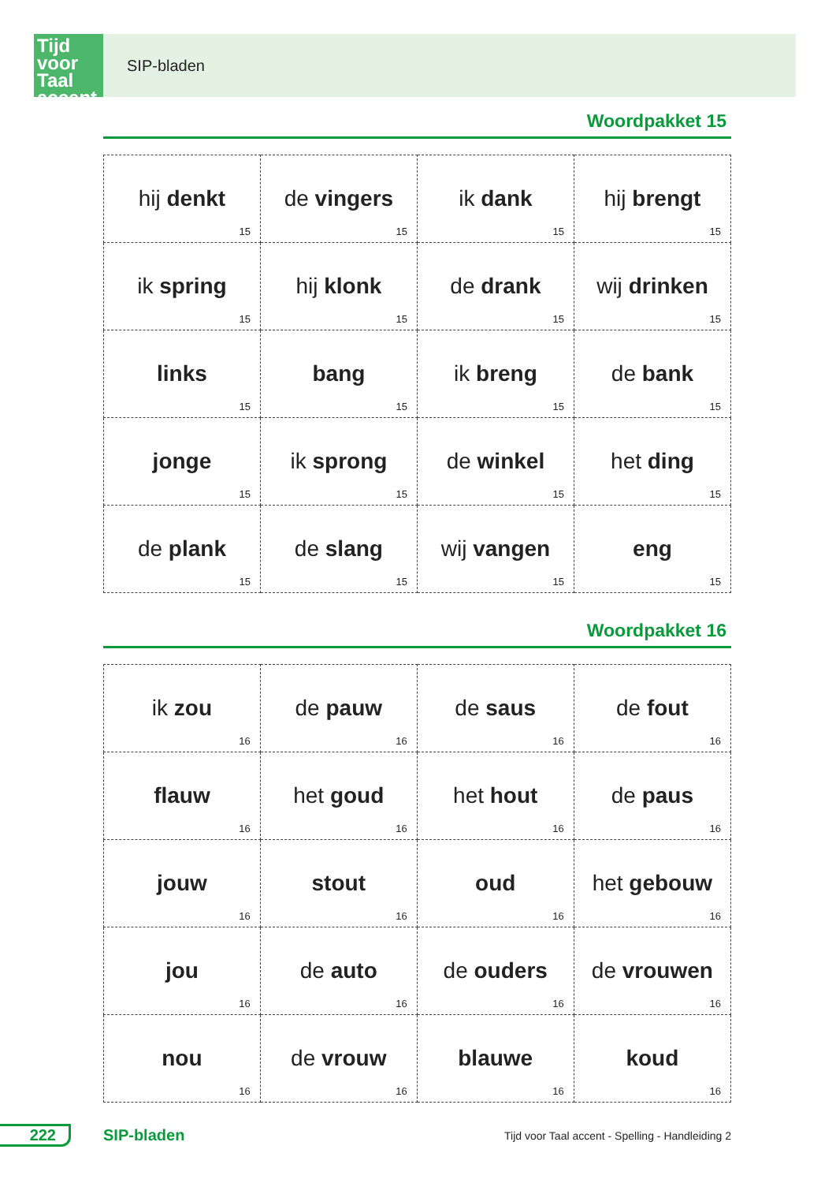Tijd voor Taal accent
SIP-bladen
Woordpakket 15
| hij denkt 15 | de vingers 15 | ik dank 15 | hij brengt 15 |
| ik spring 15 | hij klonk 15 | de drank 15 | wij drinken 15 |
| links 15 | bang 15 | ik breng 15 | de bank 15 |
| jonge 15 | ik sprong 15 | de winkel 15 | het ding 15 |
| de plank 15 | de slang 15 | wij vangen 15 | eng 15 |
Woordpakket 16
| ik zou 16 | de pauw 16 | de saus 16 | de fout 16 |
| flauw 16 | het goud 16 | het hout 16 | de paus 16 |
| jouw 16 | stout 16 | oud 16 | het gebouw 16 |
| jou 16 | de auto 16 | de ouders 16 | de vrouwen 16 |
| nou 16 | de vrouw 16 | blauwe 16 | koud 16 |
222 SIP-bladen
Tijd voor Taal accent - Spelling - Handleiding 2